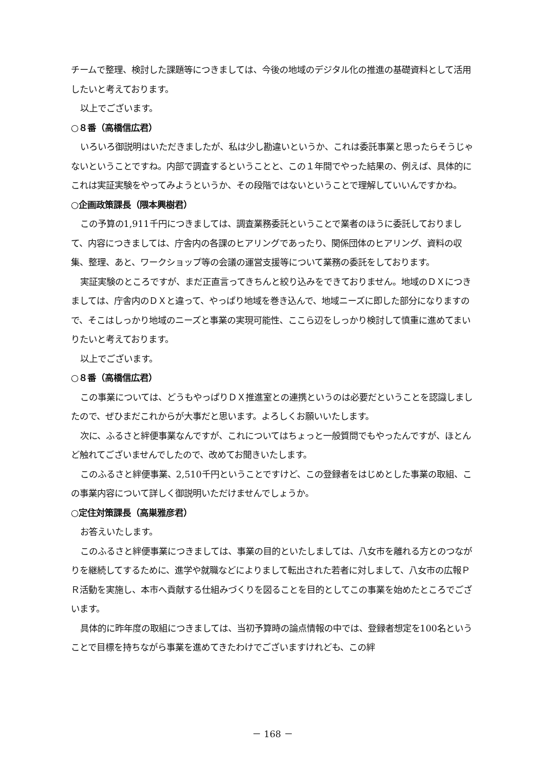チームで整理、検討した課題等につきましては、今後の地域のデジタル化の推進の基礎資料として活用したいと考えております。
以上でございます。
○８番（高橋信広君）
いろいろ御説明はいただきましたが、私は少し勘違いというか、これは委託事業と思ったらそうじゃないということですね。内部で調査するということと、この１年間でやった結果の、例えば、具体的にこれは実証実験をやってみようというか、その段階ではないということで理解していいんですかね。
○企画政策課長（隈本興樹君）
この予算の1,911千円につきましては、調査業務委託ということで業者のほうに委託しておりまして、内容につきましては、庁舎内の各課のヒアリングであったり、関係団体のヒアリング、資料の収集、整理、あと、ワークショップ等の会議の運営支援等について業務の委託をしております。
実証実験のところですが、まだ正直言ってきちんと絞り込みをできておりません。地域のＤＸにつきましては、庁舎内のＤＸと違って、やっぱり地域を巻き込んで、地域ニーズに即した部分になりますので、そこはしっかり地域のニーズと事業の実現可能性、ここら辺をしっかり検討して慎重に進めてまいりたいと考えております。
以上でございます。
○８番（高橋信広君）
この事業については、どうもやっぱりＤＸ推進室との連携というのは必要だということを認識しましたので、ぜひまだこれからが大事だと思います。よろしくお願いいたします。
次に、ふるさと絆便事業なんですが、これについてはちょっと一般質問でもやったんですが、ほとんど触れてございませんでしたので、改めてお聞きいたします。
このふるさと絆便事業、2,510千円ということですけど、この登録者をはじめとした事業の取組、この事業内容について詳しく御説明いただけませんでしょうか。
○定住対策課長（高巣雅彦君）
お答えいたします。
このふるさと絆便事業につきましては、事業の目的といたしましては、八女市を離れる方とのつながりを継続してするために、進学や就職などによりまして転出された若者に対しまして、八女市の広報ＰＲ活動を実施し、本市へ貢献する仕組みづくりを図ることを目的としてこの事業を始めたところでございます。
具体的に昨年度の取組につきましては、当初予算時の論点情報の中では、登録者想定を100名ということで目標を持ちながら事業を進めてきたわけでございますけれども、この絆
－ 168 －